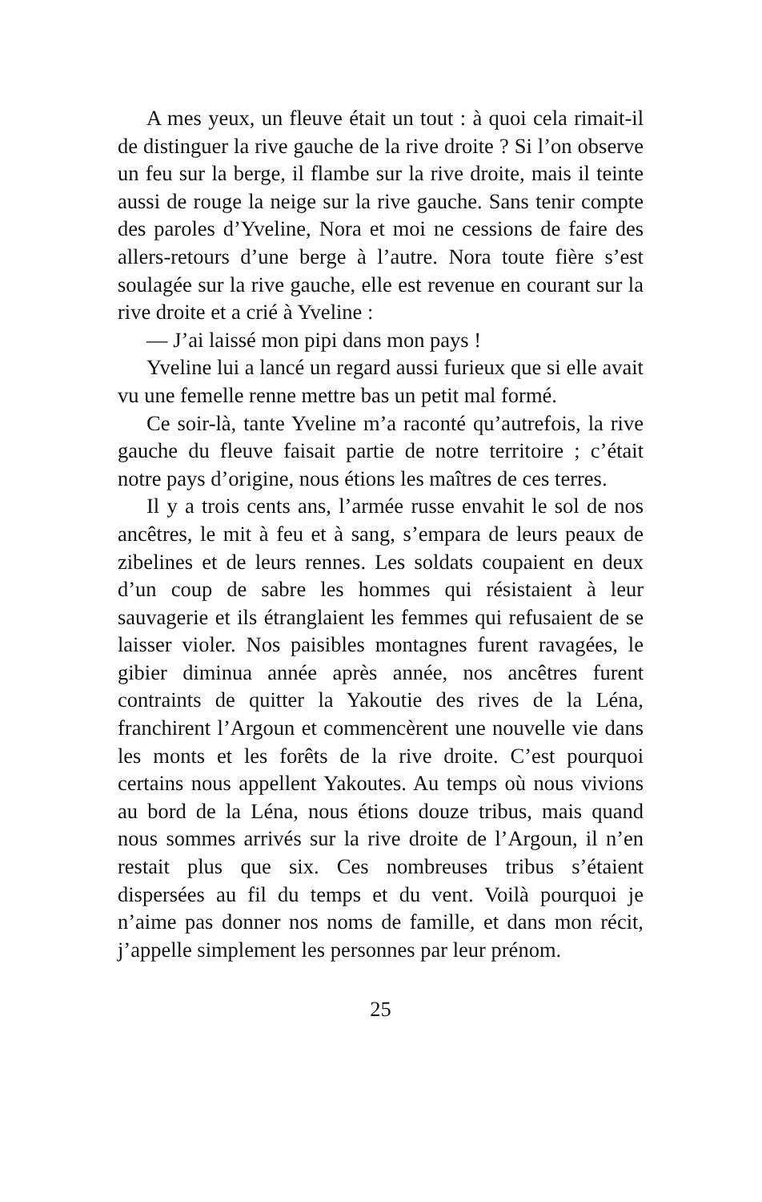A mes yeux, un fleuve était un tout : à quoi cela rimait-il de distinguer la rive gauche de la rive droite ? Si l’on observe un feu sur la berge, il flambe sur la rive droite, mais il teinte aussi de rouge la neige sur la rive gauche. Sans tenir compte des paroles d’Yveline, Nora et moi ne cessions de faire des allers-retours d’une berge à l’autre. Nora toute fière s’est soulagée sur la rive gauche, elle est revenue en courant sur la rive droite et a crié à Yveline :
— J’ai laissé mon pipi dans mon pays !
Yveline lui a lancé un regard aussi furieux que si elle avait vu une femelle renne mettre bas un petit mal formé.
Ce soir-là, tante Yveline m’a raconté qu’autrefois, la rive gauche du fleuve faisait partie de notre territoire ; c’était notre pays d’origine, nous étions les maîtres de ces terres.
Il y a trois cents ans, l’armée russe envahit le sol de nos ancêtres, le mit à feu et à sang, s’empara de leurs peaux de zibelines et de leurs rennes. Les soldats coupaient en deux d’un coup de sabre les hommes qui résistaient à leur sauvagerie et ils étranglaient les femmes qui refusaient de se laisser violer. Nos paisibles montagnes furent ravagées, le gibier diminua année après année, nos ancêtres furent contraints de quitter la Yakoutie des rives de la Léna, franchirent l’Argoun et commencèrent une nouvelle vie dans les monts et les forêts de la rive droite. C’est pourquoi certains nous appellent Yakoutes. Au temps où nous vivions au bord de la Léna, nous étions douze tribus, mais quand nous sommes arrivés sur la rive droite de l’Argoun, il n’en restait plus que six. Ces nombreuses tribus s’étaient dispersées au fil du temps et du vent. Voilà pourquoi je n’aime pas donner nos noms de famille, et dans mon récit, j’appelle simplement les personnes par leur prénom.
25